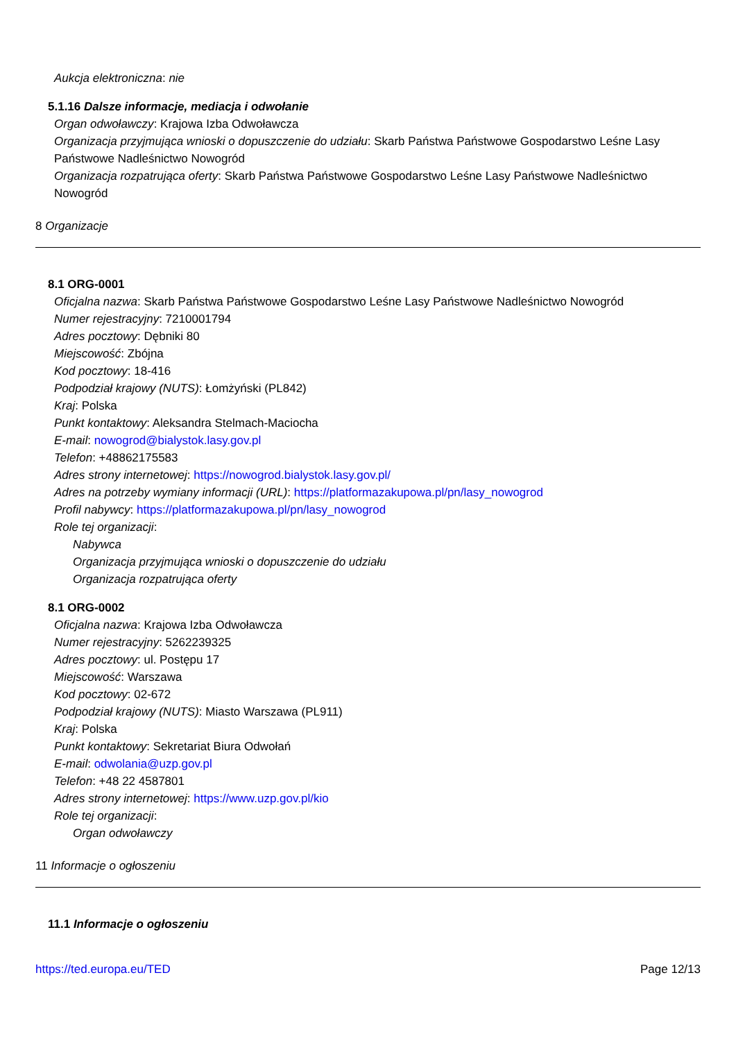Aukcja elektroniczna: nie
5.1.16 Dalsze informacje, mediacja i odwołanie
Organ odwoławczy: Krajowa Izba Odwoławcza
Organizacja przyjmująca wnioski o dopuszczenie do udziału: Skarb Państwa Państwowe Gospodarstwo Leśne Lasy Państwowe Nadleśnictwo Nowogród
Organizacja rozpatrująca oferty: Skarb Państwa Państwowe Gospodarstwo Leśne Lasy Państwowe Nadleśnictwo Nowogród
8 Organizacje
8.1 ORG-0001
Oficjalna nazwa: Skarb Państwa Państwowe Gospodarstwo Leśne Lasy Państwowe Nadleśnictwo Nowogród
Numer rejestracyjny: 7210001794
Adres pocztowy: Dębniki 80
Miejscowość: Zbójna
Kod pocztowy: 18-416
Podpodział krajowy (NUTS): Łomżyński (PL842)
Kraj: Polska
Punkt kontaktowy: Aleksandra Stelmach-Maciocha
E-mail: nowogrod@bialystok.lasy.gov.pl
Telefon: +48862175583
Adres strony internetowej: https://nowogrod.bialystok.lasy.gov.pl/
Adres na potrzeby wymiany informacji (URL): https://platformazakupowa.pl/pn/lasy_nowogrod
Profil nabywcy: https://platformazakupowa.pl/pn/lasy_nowogrod
Role tej organizacji:
Nabywca
Organizacja przyjmująca wnioski o dopuszczenie do udziału
Organizacja rozpatrująca oferty
8.1 ORG-0002
Oficjalna nazwa: Krajowa Izba Odwoławcza
Numer rejestracyjny: 5262239325
Adres pocztowy: ul. Postępu 17
Miejscowość: Warszawa
Kod pocztowy: 02-672
Podpodział krajowy (NUTS): Miasto Warszawa (PL911)
Kraj: Polska
Punkt kontaktowy: Sekretariat Biura Odwołań
E-mail: odwolania@uzp.gov.pl
Telefon: +48 22 4587801
Adres strony internetowej: https://www.uzp.gov.pl/kio
Role tej organizacji:
Organ odwoławczy
11 Informacje o ogłoszeniu
11.1 Informacje o ogłoszeniu
https://ted.europa.eu/TED Page 12/13